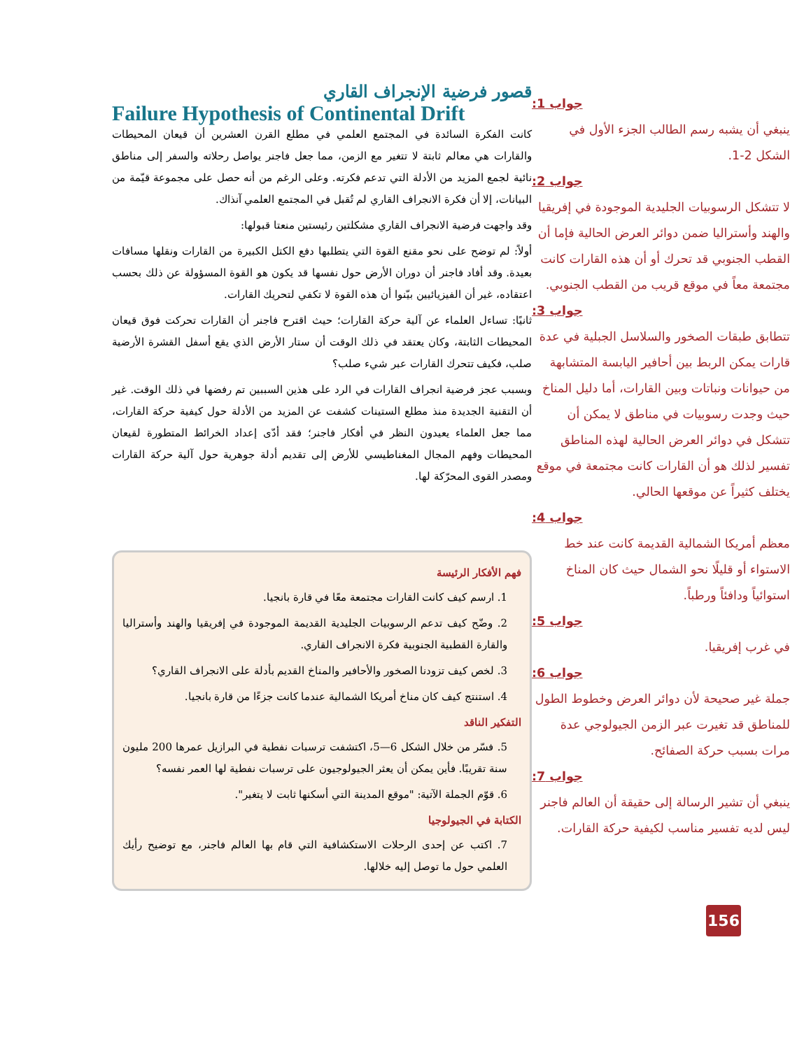جواب 1:
ينبغي أن يشبه رسم الطالب الجزء الأول في الشكل 2-1.
جواب 2:
لا تتشكل الرسوبيات الجليدية الموجودة في إفريقيا والهند وأستراليا ضمن دوائر العرض الحالية فإما أن القطب الجنوبي قد تحرك أو أن هذه القارات كانت مجتمعة معاً في موقع قريب من القطب الجنوبي.
جواب 3:
تتطابق طبقات الصخور والسلاسل الجبلية في عدة قارات يمكن الربط بين أحافير اليابسة المتشابهة من حيوانات ونباتات وبين القارات، أما دليل المناخ حيث وجدت رسوبيات في مناطق لا يمكن أن تتشكل في دوائر العرض الحالية لهذه المناطق تفسير لذلك هو أن القارات كانت مجتمعة في موقع يختلف كثيراً عن موقعها الحالي.
جواب 4:
معظم أمريكا الشمالية القديمة كانت عند خط الاستواء أو قليلًا نحو الشمال حيث كان المناخ استوائياً ودافئاً ورطباً.
جواب 5:
في غرب إفريقيا.
جواب 6:
جملة غير صحيحة لأن دوائر العرض وخطوط الطول للمناطق قد تغيرت عبر الزمن الجيولوجي عدة مرات بسبب حركة الصفائح.
جواب 7:
ينبغي أن تشير الرسالة إلى حقيقة أن العالم فاجنر ليس لديه تفسير مناسب لكيفية حركة القارات.
قصور فرضية الإنجراف القاري
Failure Hypothesis of Continental Drift
كانت الفكرة السائدة في المجتمع العلمي في مطلع القرن العشرين أن قيعان المحيطات والقارات هي معالم ثابتة لا تتغير مع الزمن، مما جعل فاجنر يواصل رحلاته والسفر إلى مناطق نائية لجمع المزيد من الأدلة التي تدعم فكرته. وعلى الرغم من أنه حصل على مجموعة قيّمة من البيانات، إلا أن فكرة الانجراف القاري لم تُقبل في المجتمع العلمي آنذاك.
وقد واجهت فرضية الانجراف القاري مشكلتين رئيستين منعتا قبولها:
أولاً: لم توضح على نحو مقنع القوة التي يتطلبها دفع الكتل الكبيرة من القارات ونقلها مسافات بعيدة. وقد أفاد فاجنر أن دوران الأرض حول نفسها قد يكون هو القوة المسؤولة عن ذلك بحسب اعتقاده، غير أن الفيزيائيين بيّنوا أن هذه القوة لا تكفي لتحريك القارات.
ثانيًا: تساءل العلماء عن آلية حركة القارات؛ حيث اقترح فاجنر أن القارات تحركت فوق قيعان المحيطات الثابتة، وكان يعتقد في ذلك الوقت أن ستار الأرض الذي يقع أسفل القشرة الأرضية صلب، فكيف تتحرك القارات عبر شيء صلب؟
وبسبب عجز فرضية انجراف القارات في الرد على هذين السببين تم رفضها في ذلك الوقت. غير أن التقنية الجديدة منذ مطلع الستينات كشفت عن المزيد من الأدلة حول كيفية حركة القارات، مما جعل العلماء يعيدون النظر في أفكار فاجنر؛ فقد أدّى إعداد الخرائط المتطورة لقيعان المحيطات وفهم المجال المغناطيسي للأرض إلى تقديم أدلة جوهرية حول آلية حركة القارات ومصدر القوى المحرّكة لها.
فهم الأفكار الرئيسة
1. ارسم كيف كانت القارات مجتمعة معًا في قارة بانجيا.
2. وضّح كيف تدعم الرسوبيات الجليدية القديمة الموجودة في إفريقيا والهند وأستراليا والقارة القطبية الجنوبية فكرة الانجراف القاري.
3. لخص كيف تزودنا الصخور والأحافير والمناخ القديم بأدلة على الانجراف القاري؟
4. استنتج كيف كان مناخ أمريكا الشمالية عندما كانت جزءًا من قارة بانجيا.
التفكير الناقد
5. فسّر من خلال الشكل 6—5، اكتشفت ترسبات نفطية في البرازيل عمرها 200 مليون سنة تقريبًا. فأين يمكن أن يعثر الجيولوجيون على ترسبات نفطية لها العمر نفسه؟
6. قوّم الجملة الآتية: "موقع المدينة التي أسكنها ثابت لا يتغير".
الكتابة في الجيولوجيا
7. اكتب عن إحدى الرحلات الاستكشافية التي قام بها العالم فاجنر، مع توضيح رأيك العلمي حول ما توصل إليه خلالها.
156